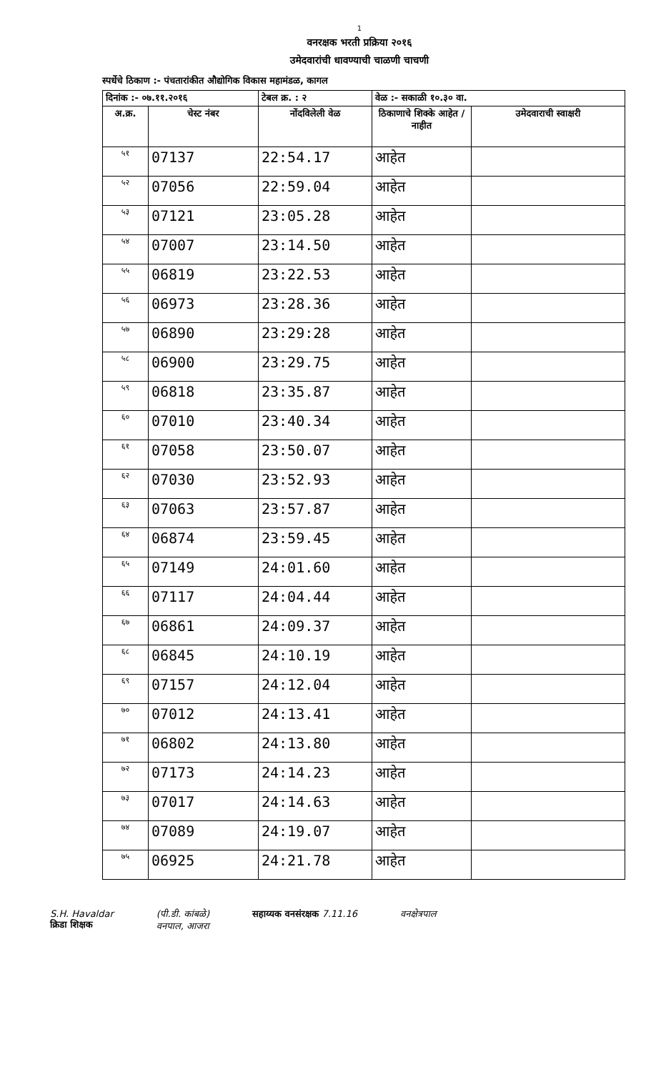1
वनरक्षक भरती प्रक्रिया २०१६
उमेदवारांची धावण्याची चाळणी चाचणी
स्पर्धेचे ठिकाण :- पंचतारांकीत औद्योगिक विकास महामंडळ, कागल
| दिनांक :- ०७.११.२०१६ | | टेबल क्र. : २ | वेळ :- सकाळी १०.३० वा. | |
| अ.क्र. | चेस्ट नंबर | नोंदविलेली वेळ | ठिकाणाचे शिक्के आहेत / नाहीत | उमेदवाराची स्वाक्षरी |
| ५१ | 07137 | 22:54.17 | आहेत | |
| ५२ | 07056 | 22:59.04 | आहेत | |
| ५३ | 07121 | 23:05.28 | आहेत | |
| ५४ | 07007 | 23:14.50 | आहेत | |
| ५५ | 06819 | 23:22.53 | आहेत | |
| ५६ | 06973 | 23:28.36 | आहेत | |
| ५७ | 06890 | 23:29:28 | आहेत | |
| ५८ | 06900 | 23:29.75 | आहेत | |
| ५९ | 06818 | 23:35.87 | आहेत | |
| ६० | 07010 | 23:40.34 | आहेत | |
| ६१ | 07058 | 23:50.07 | आहेत | |
| ६२ | 07030 | 23:52.93 | आहेत | |
| ६३ | 07063 | 23:57.87 | आहेत | |
| ६४ | 06874 | 23:59.45 | आहेत | |
| ६५ | 07149 | 24:01.60 | आहेत | |
| ६६ | 07117 | 24:04.44 | आहेत | |
| ६७ | 06861 | 24:09.37 | आहेत | |
| ६८ | 06845 | 24:10.19 | आहेत | |
| ६९ | 07157 | 24:12.04 | आहेत | |
| ७० | 07012 | 24:13.41 | आहेत | |
| ७१ | 06802 | 24:13.80 | आहेत | |
| ७२ | 07173 | 24:14.23 | आहेत | |
| ७३ | 07017 | 24:14.63 | आहेत | |
| ७४ | 07089 | 24:19.07 | आहेत | |
| ७५ | 06925 | 24:21.78 | आहेत | |
S.H. Havaldar
क्रिडा शिक्षक
(पी.डी. कांबळे)
वनपाल, आजरा
सहाय्यक वनसंरक्षक 7.11.16 वनक्षेत्रपाल